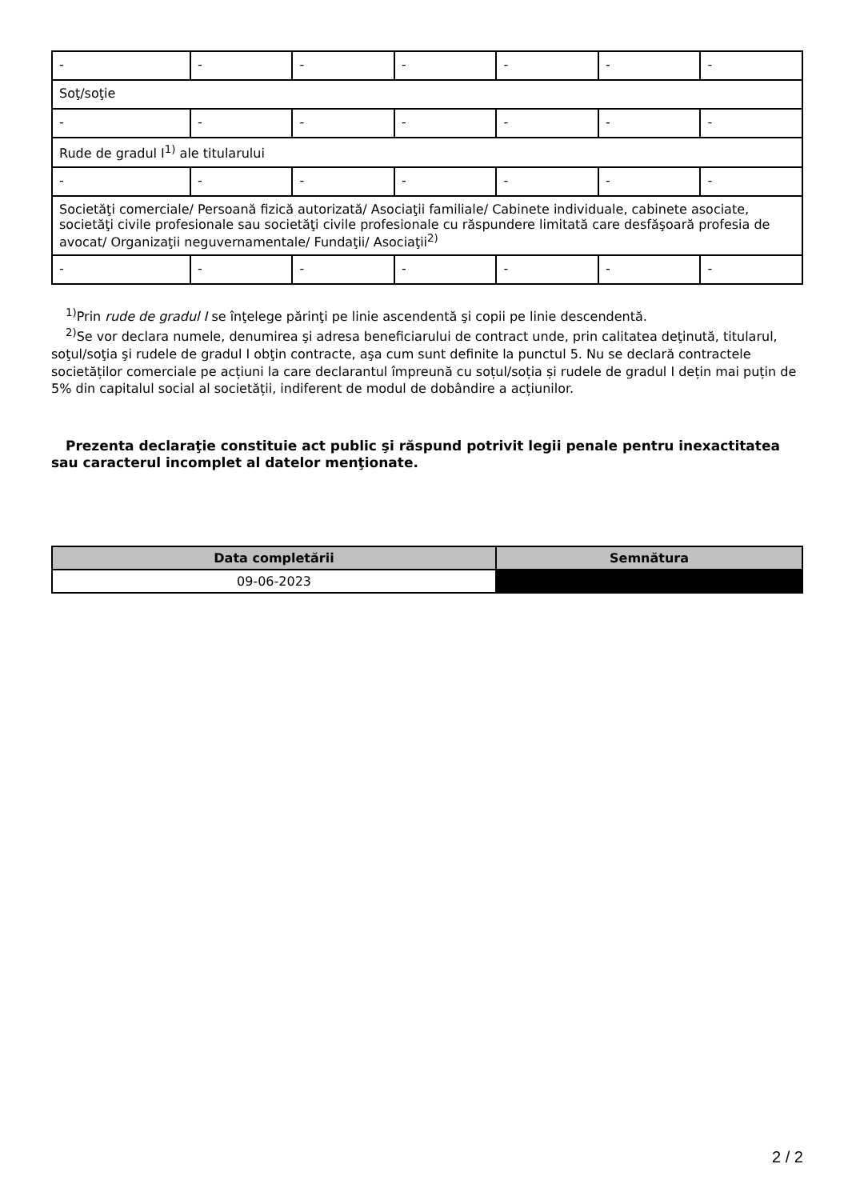| - | - | - | - | - | - | - |
| Soţ/soţie | | | | | | |
| - | - | - | - | - | - | - |
| Rude de gradul I<sup>1)</sup> ale titularului | | | | | | |
| - | - | - | - | - | - | - |
| Societăţi comerciale/ Persoană fizică autorizată/ Asociaţii familiale/ Cabinete individuale, cabinete asociate, societăţi civile profesionale sau societăţi civile profesionale cu răspundere limitată care desfăşoară profesia de avocat/ Organizaţii neguvernamentale/ Fundaţii/ Asociaţii<sup>2)</sup> | | | | | | |
| - | - | - | - | - | - | - |
<sup>1)</sup> Prin rude de gradul I se înţelege părinţi pe linie ascendentă şi copii pe linie descendentă.
<sup>2)</sup> Se vor declara numele, denumirea şi adresa beneficiarului de contract unde, prin calitatea deţinută, titularul, soţul/soţia şi rudele de gradul I obţin contracte, aşa cum sunt definite la punctul 5. Nu se declară contractele societăților comerciale pe acțiuni la care declarantul împreună cu soțul/soția și rudele de gradul I dețin mai puțin de 5% din capitalul social al societății, indiferent de modul de dobândire a acțiunilor.
Prezenta declaraţie constituie act public şi răspund potrivit legii penale pentru inexactitatea sau caracterul incomplet al datelor menţionate.
| Data completării | Semnătura |
| --- | --- |
| 09-06-2023 | |
2 / 2